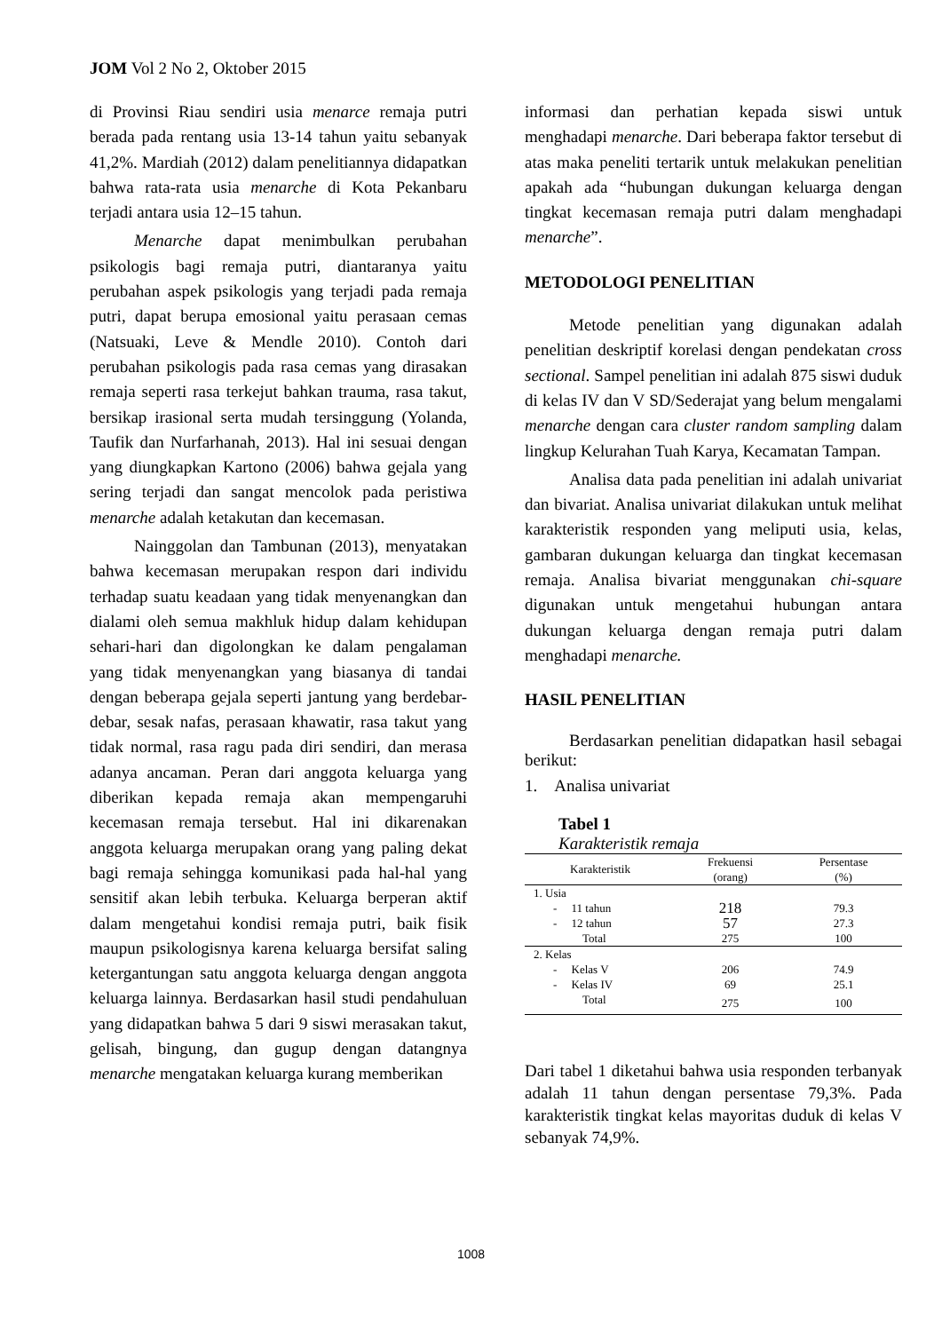JOM Vol 2 No 2, Oktober 2015
di Provinsi Riau sendiri usia menarce remaja putri berada pada rentang usia 13-14 tahun yaitu sebanyak 41,2%. Mardiah (2012) dalam penelitiannya didapatkan bahwa rata-rata usia menarche di Kota Pekanbaru terjadi antara usia 12–15 tahun.
Menarche dapat menimbulkan perubahan psikologis bagi remaja putri, diantaranya yaitu perubahan aspek psikologis yang terjadi pada remaja putri, dapat berupa emosional yaitu perasaan cemas (Natsuaki, Leve & Mendle 2010). Contoh dari perubahan psikologis pada rasa cemas yang dirasakan remaja seperti rasa terkejut bahkan trauma, rasa takut, bersikap irasional serta mudah tersinggung (Yolanda, Taufik dan Nurfarhanah, 2013). Hal ini sesuai dengan yang diungkapkan Kartono (2006) bahwa gejala yang sering terjadi dan sangat mencolok pada peristiwa menarche adalah ketakutan dan kecemasan.
Nainggolan dan Tambunan (2013), menyatakan bahwa kecemasan merupakan respon dari individu terhadap suatu keadaan yang tidak menyenangkan dan dialami oleh semua makhluk hidup dalam kehidupan sehari-hari dan digolongkan ke dalam pengalaman yang tidak menyenangkan yang biasanya di tandai dengan beberapa gejala seperti jantung yang berdebar-debar, sesak nafas, perasaan khawatir, rasa takut yang tidak normal, rasa ragu pada diri sendiri, dan merasa adanya ancaman. Peran dari anggota keluarga yang diberikan kepada remaja akan mempengaruhi kecemasan remaja tersebut. Hal ini dikarenakan anggota keluarga merupakan orang yang paling dekat bagi remaja sehingga komunikasi pada hal-hal yang sensitif akan lebih terbuka. Keluarga berperan aktif dalam mengetahui kondisi remaja putri, baik fisik maupun psikologisnya karena keluarga bersifat saling ketergantungan satu anggota keluarga dengan anggota keluarga lainnya. Berdasarkan hasil studi pendahuluan yang didapatkan bahwa 5 dari 9 siswi merasakan takut, gelisah, bingung, dan gugup dengan datangnya menarche mengatakan keluarga kurang memberikan
informasi dan perhatian kepada siswi untuk menghadapi menarche. Dari beberapa faktor tersebut di atas maka peneliti tertarik untuk melakukan penelitian apakah ada “hubungan dukungan keluarga dengan tingkat kecemasan remaja putri dalam menghadapi menarche”.
METODOLOGI PENELITIAN
Metode penelitian yang digunakan adalah penelitian deskriptif korelasi dengan pendekatan cross sectional. Sampel penelitian ini adalah 875 siswi duduk di kelas IV dan V SD/Sederajat yang belum mengalami menarche dengan cara cluster random sampling dalam lingkup Kelurahan Tuah Karya, Kecamatan Tampan.
Analisa data pada penelitian ini adalah univariat dan bivariat. Analisa univariat dilakukan untuk melihat karakteristik responden yang meliputi usia, kelas, gambaran dukungan keluarga dan tingkat kecemasan remaja. Analisa bivariat menggunakan chi-square digunakan untuk mengetahui hubungan antara dukungan keluarga dengan remaja putri dalam menghadapi menarche.
HASIL PENELITIAN
Berdasarkan penelitian didapatkan hasil sebagai berikut:
1. Analisa univariat
Tabel 1
Karakteristik remaja
| Karakteristik | Frekuensi (orang) | Persentase (%) |
| --- | --- | --- |
| 1. Usia | | |
| - 11 tahun | 218 | 79.3 |
| - 12 tahun | 57 | 27.3 |
| Total | 275 | 100 |
| 2. Kelas | | |
| - Kelas V | 206 | 74.9 |
| - Kelas IV | 69 | 25.1 |
| Total | 275 | 100 |
Dari tabel 1 diketahui bahwa usia responden terbanyak adalah 11 tahun dengan persentase 79,3%. Pada karakteristik tingkat kelas mayoritas duduk di kelas V sebanyak 74,9%.
1008